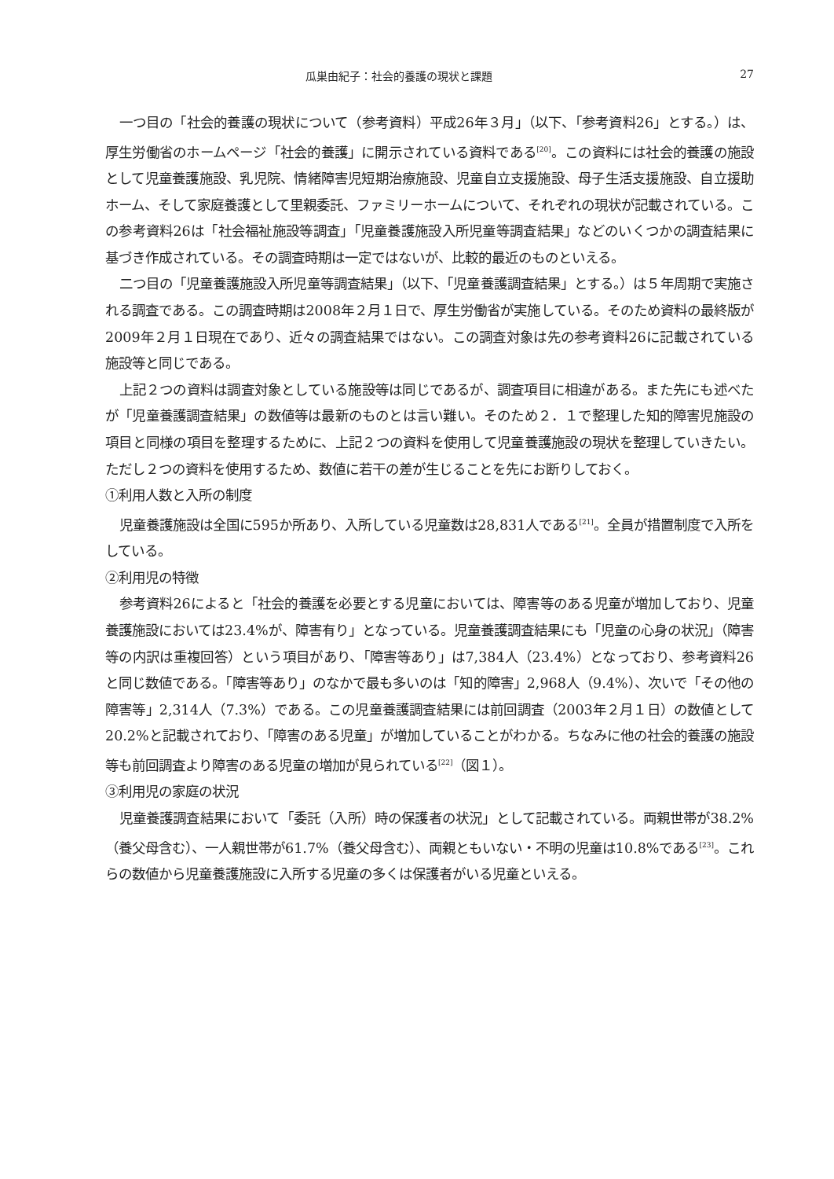瓜巣由紀子：社会的養護の現状と課題 27
一つ目の「社会的養護の現状について（参考資料）平成26年３月」（以下、「参考資料26」とする。）は、厚生労働省のホームページ「社会的養護」に開示されている資料である<sup>[20]</sup>。この資料には社会的養護の施設として児童養護施設、乳児院、情緒障害児短期治療施設、児童自立支援施設、母子生活支援施設、自立援助ホーム、そして家庭養護として里親委託、ファミリーホームについて、それぞれの現状が記載されている。この参考資料26は「社会福祉施設等調査」「児童養護施設入所児童等調査結果」などのいくつかの調査結果に基づき作成されている。その調査時期は一定ではないが、比較的最近のものといえる。
二つ目の「児童養護施設入所児童等調査結果」（以下、「児童養護調査結果」とする。）は５年周期で実施される調査である。この調査時期は2008年２月１日で、厚生労働省が実施している。そのため資料の最終版が2009年２月１日現在であり、近々の調査結果ではない。この調査対象は先の参考資料26に記載されている施設等と同じである。
上記２つの資料は調査対象としている施設等は同じであるが、調査項目に相違がある。また先にも述べたが「児童養護調査結果」の数値等は最新のものとは言い難い。そのため２．１で整理した知的障害児施設の項目と同様の項目を整理するために、上記２つの資料を使用して児童養護施設の現状を整理していきたい。ただし２つの資料を使用するため、数値に若干の差が生じることを先にお断りしておく。
①利用人数と入所の制度
児童養護施設は全国に595か所あり、入所している児童数は28,831人である<sup>[21]</sup>。全員が措置制度で入所をしている。
②利用児の特徴
参考資料26によると「社会的養護を必要とする児童においては、障害等のある児童が増加しており、児童養護施設においては23.4%が、障害有り」となっている。児童養護調査結果にも「児童の心身の状況」（障害等の内訳は重複回答）という項目があり、「障害等あり」は7,384人（23.4%）となっており、参考資料26と同じ数値である。「障害等あり」のなかで最も多いのは「知的障害」2,968人（9.4%）、次いで「その他の障害等」2,314人（7.3%）である。この児童養護調査結果には前回調査（2003年２月１日）の数値として20.2%と記載されており、「障害のある児童」が増加していることがわかる。ちなみに他の社会的養護の施設等も前回調査より障害のある児童の増加が見られている<sup>[22]</sup>（図１）。
③利用児の家庭の状況
児童養護調査結果において「委託（入所）時の保護者の状況」として記載されている。両親世帯が38.2%（養父母含む）、一人親世帯が61.7%（養父母含む）、両親ともいない・不明の児童は10.8%である<sup>[23]</sup>。これらの数値から児童養護施設に入所する児童の多くは保護者がいる児童といえる。